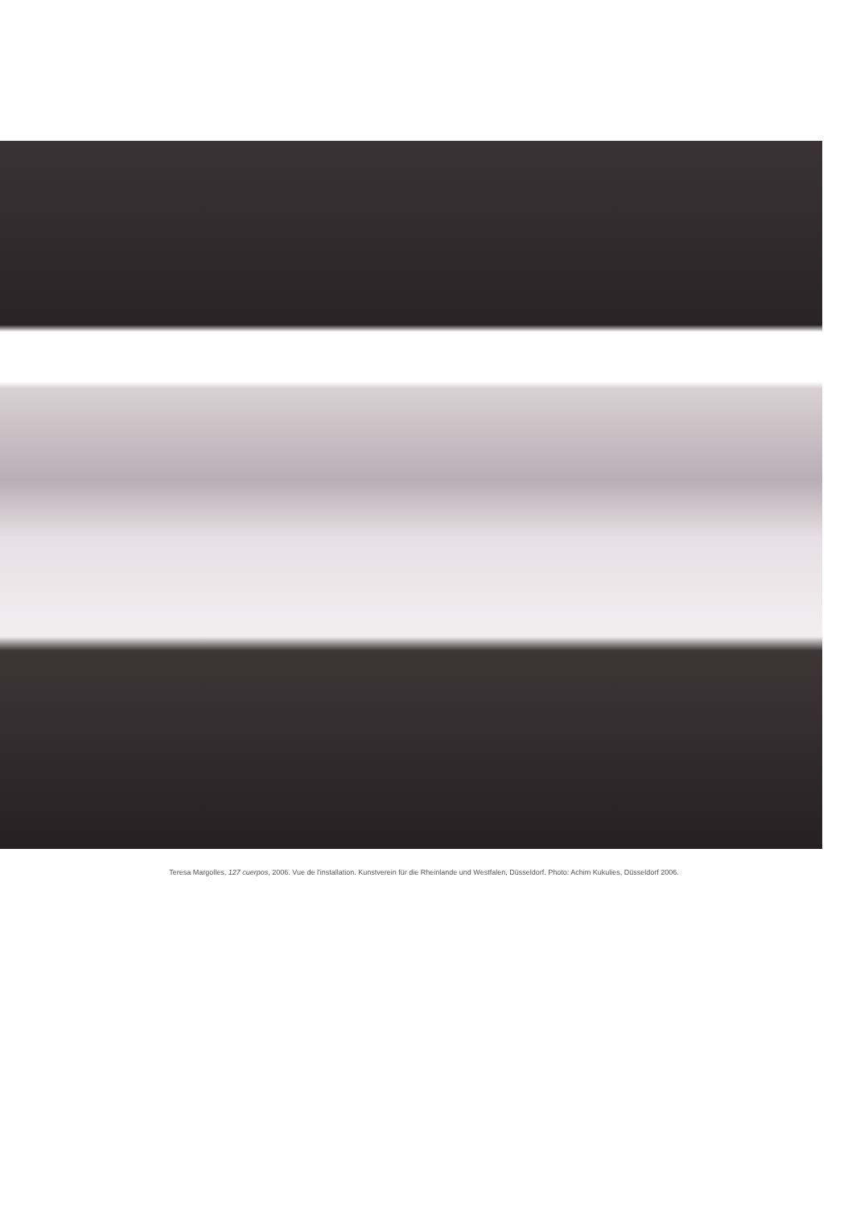Teresa Margolles, 127 cuerpos, 2006. Vue de l'installation. Kunstverein für die Rheinlande und Westfalen, Düsseldorf. Photo: Achim Kukulies, Düsseldorf 2006.